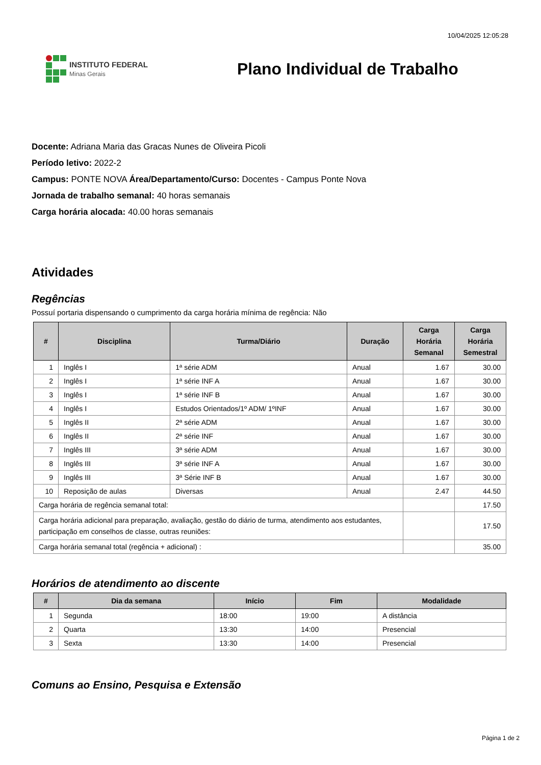10/04/2025 12:05:28
INSTITUTO FEDERAL
Minas Gerais
Plano Individual de Trabalho
Docente: Adriana Maria das Gracas Nunes de Oliveira Picoli
Período letivo: 2022-2
Campus: PONTE NOVA Área/Departamento/Curso: Docentes - Campus Ponte Nova
Jornada de trabalho semanal: 40 horas semanais
Carga horária alocada: 40.00 horas semanais
Atividades
Regências
Possuí portaria dispensando o cumprimento da carga horária mínima de regência: Não
| # | Disciplina | Turma/Diário | Duração | Carga Horária Semanal | Carga Horária Semestral |
| --- | --- | --- | --- | --- | --- |
| 1 | Inglês I | 1ª série ADM | Anual | 1.67 | 30.00 |
| 2 | Inglês I | 1ª série INF A | Anual | 1.67 | 30.00 |
| 3 | Inglês I | 1ª série INF B | Anual | 1.67 | 30.00 |
| 4 | Inglês I | Estudos Orientados/1º ADM/ 1ºINF | Anual | 1.67 | 30.00 |
| 5 | Inglês II | 2ª série ADM | Anual | 1.67 | 30.00 |
| 6 | Inglês II | 2ª série INF | Anual | 1.67 | 30.00 |
| 7 | Inglês III | 3ª série ADM | Anual | 1.67 | 30.00 |
| 8 | Inglês III | 3ª série INF A | Anual | 1.67 | 30.00 |
| 9 | Inglês III | 3ª Série INF B | Anual | 1.67 | 30.00 |
| 10 | Reposição de aulas | Diversas | Anual | 2.47 | 44.50 |
| Carga horária de regência semanal total: | | | | | 17.50 |
| Carga horária adicional para preparação, avaliação, gestão do diário de turma, atendimento aos estudantes, participação em conselhos de classe, outras reuniões: | | | | | 17.50 |
| Carga horária semanal total (regência + adicional) : | | | | | 35.00 |
Horários de atendimento ao discente
| # | Dia da semana | Início | Fim | Modalidade |
| --- | --- | --- | --- | --- |
| 1 | Segunda | 18:00 | 19:00 | A distância |
| 2 | Quarta | 13:30 | 14:00 | Presencial |
| 3 | Sexta | 13:30 | 14:00 | Presencial |
Comuns ao Ensino, Pesquisa e Extensão
Página 1 de 2